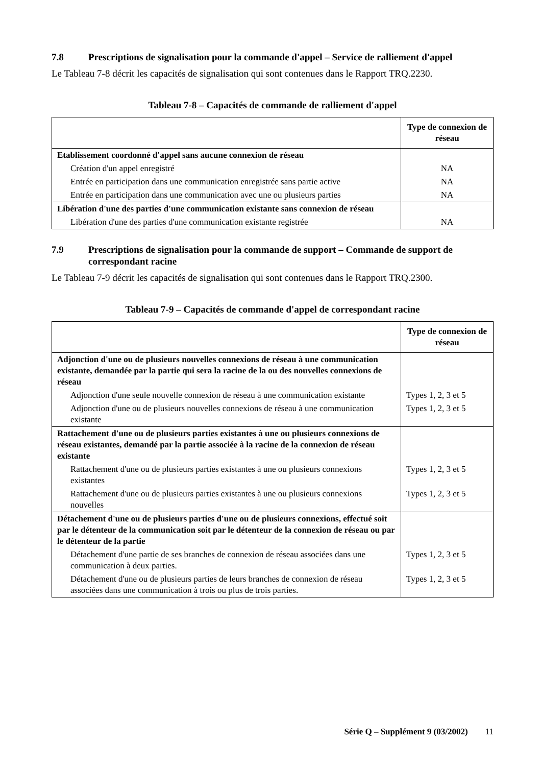7.8 Prescriptions de signalisation pour la commande d'appel – Service de ralliement d'appel
Le Tableau 7-8 décrit les capacités de signalisation qui sont contenues dans le Rapport TRQ.2230.
Tableau 7-8 – Capacités de commande de ralliement d'appel
| | Type de connexion de réseau |
| --- | --- |
| Etablissement coordonné d'appel sans aucune connexion de réseau | |
| Création d'un appel enregistré | NA |
| Entrée en participation dans une communication enregistrée sans partie active | NA |
| Entrée en participation dans une communication avec une ou plusieurs parties | NA |
| Libération d'une des parties d'une communication existante sans connexion de réseau | |
| Libération d'une des parties d'une communication existante registrée | NA |
7.9 Prescriptions de signalisation pour la commande de support – Commande de support de correspondant racine
Le Tableau 7-9 décrit les capacités de signalisation qui sont contenues dans le Rapport TRQ.2300.
Tableau 7-9 – Capacités de commande d'appel de correspondant racine
| | Type de connexion de réseau |
| --- | --- |
| Adjonction d'une ou de plusieurs nouvelles connexions de réseau à une communication existante, demandée par la partie qui sera la racine de la ou des nouvelles connexions de réseau | |
| Adjonction d'une seule nouvelle connexion de réseau à une communication existante | Types 1, 2, 3 et 5 |
| Adjonction d'une ou de plusieurs nouvelles connexions de réseau à une communication existante | Types 1, 2, 3 et 5 |
| Rattachement d'une ou de plusieurs parties existantes à une ou plusieurs connexions de réseau existantes, demandé par la partie associée à la racine de la connexion de réseau existante | |
| Rattachement d'une ou de plusieurs parties existantes à une ou plusieurs connexions existantes | Types 1, 2, 3 et 5 |
| Rattachement d'une ou de plusieurs parties existantes à une ou plusieurs connexions nouvelles | Types 1, 2, 3 et 5 |
| Détachement d'une ou de plusieurs parties d'une ou de plusieurs connexions, effectué soit par le détenteur de la communication soit par le détenteur de la connexion de réseau ou par le détenteur de la partie | |
| Détachement d'une partie de ses branches de connexion de réseau associées dans une communication à deux parties. | Types 1, 2, 3 et 5 |
| Détachement d'une ou de plusieurs parties de leurs branches de connexion de réseau associées dans une communication à trois ou plus de trois parties. | Types 1, 2, 3 et 5 |
Série Q – Supplément 9 (03/2002) 11